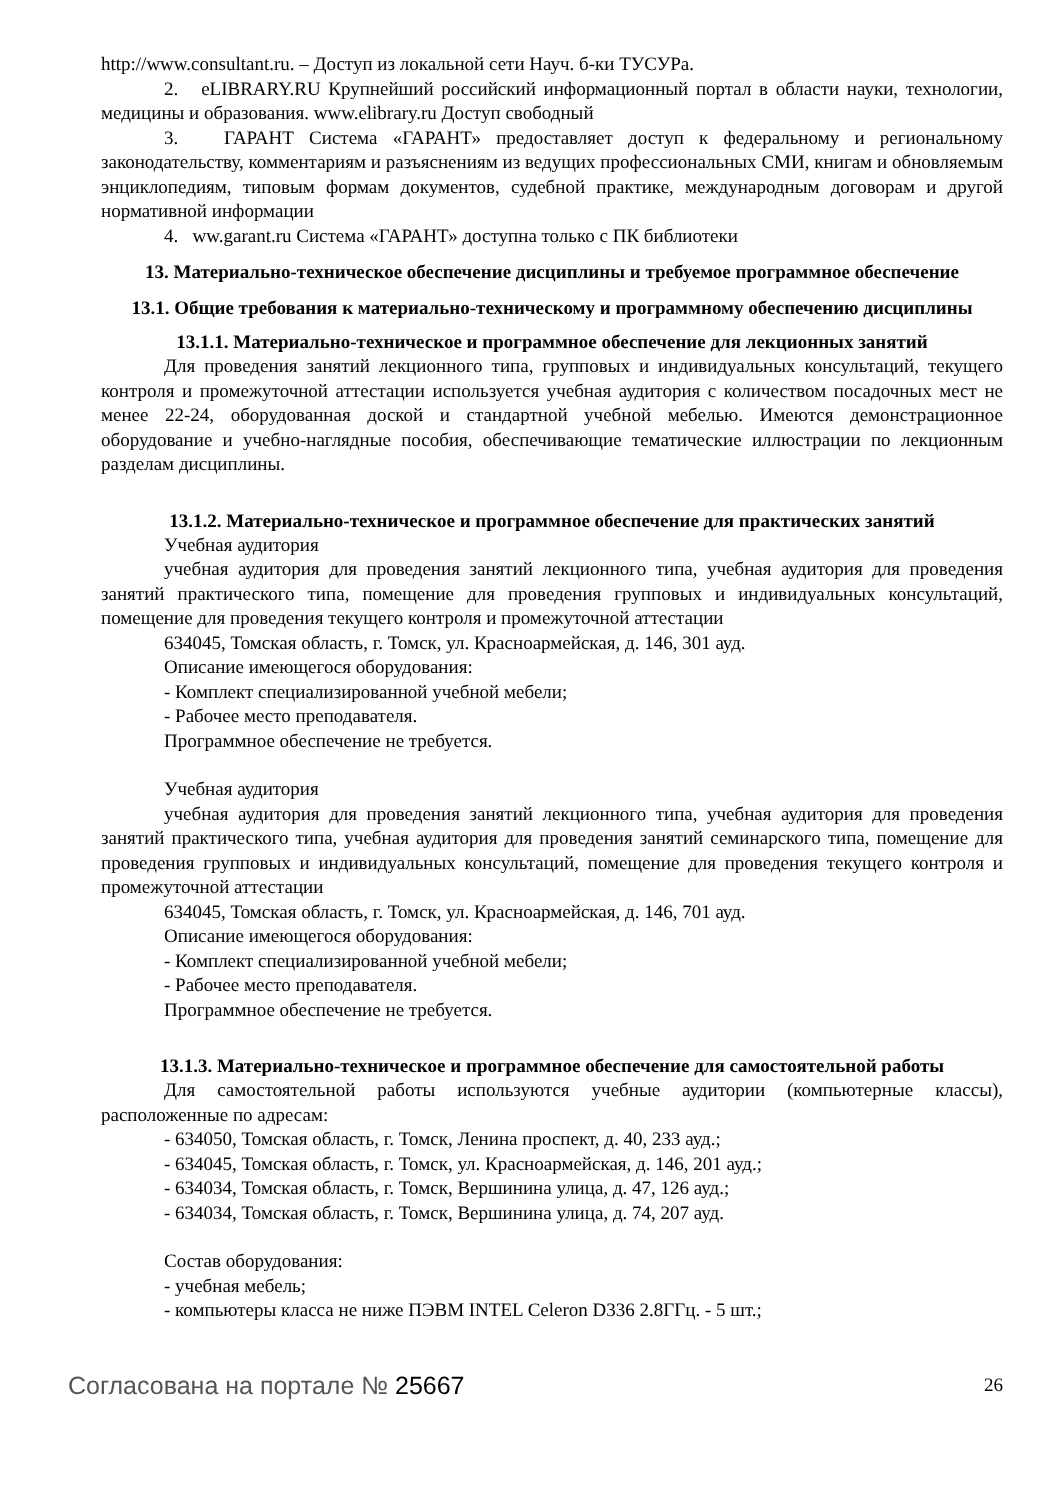http://www.consultant.ru. – Доступ из локальной сети Науч. б-ки ТУСУРа.
2. eLIBRARY.RU Крупнейший российский информационный портал в области науки, технологии, медицины и образования. www.elibrary.ru Доступ свободный
3. ГАРАНТ Система «ГАРАНТ» предоставляет доступ к федеральному и региональному законодательству, комментариям и разъяснениям из ведущих профессиональных СМИ, книгам и обновляемым энциклопедиям, типовым формам документов, судебной практике, международным договорам и другой нормативной информации
4. ww.garant.ru Система «ГАРАНТ» доступна только с ПК библиотеки
13. Материально-техническое обеспечение дисциплины и требуемое программное обеспечение
13.1. Общие требования к материально-техническому и программному обеспечению дисциплины
13.1.1. Материально-техническое и программное обеспечение для лекционных занятий
Для проведения занятий лекционного типа, групповых и индивидуальных консультаций, текущего контроля и промежуточной аттестации используется учебная аудитория с количеством посадочных мест не менее 22-24, оборудованная доской и стандартной учебной мебелью. Имеются демонстрационное оборудование и учебно-наглядные пособия, обеспечивающие тематические иллюстрации по лекционным разделам дисциплины.
13.1.2. Материально-техническое и программное обеспечение для практических занятий
Учебная аудитория
учебная аудитория для проведения занятий лекционного типа, учебная аудитория для проведения занятий практического типа, помещение для проведения групповых и индивидуальных консультаций, помещение для проведения текущего контроля и промежуточной аттестации
634045, Томская область, г. Томск, ул. Красноармейская, д. 146, 301 ауд.
Описание имеющегося оборудования:
- Комплект специализированной учебной мебели;
- Рабочее место преподавателя.
Программное обеспечение не требуется.
Учебная аудитория
учебная аудитория для проведения занятий лекционного типа, учебная аудитория для проведения занятий практического типа, учебная аудитория для проведения занятий семинарского типа, помещение для проведения групповых и индивидуальных консультаций, помещение для проведения текущего контроля и промежуточной аттестации
634045, Томская область, г. Томск, ул. Красноармейская, д. 146, 701 ауд.
Описание имеющегося оборудования:
- Комплект специализированной учебной мебели;
- Рабочее место преподавателя.
Программное обеспечение не требуется.
13.1.3. Материально-техническое и программное обеспечение для самостоятельной работы
Для самостоятельной работы используются учебные аудитории (компьютерные классы), расположенные по адресам:
- 634050, Томская область, г. Томск, Ленина проспект, д. 40, 233 ауд.;
- 634045, Томская область, г. Томск, ул. Красноармейская, д. 146, 201 ауд.;
- 634034, Томская область, г. Томск, Вершинина улица, д. 47, 126 ауд.;
- 634034, Томская область, г. Томск, Вершинина улица, д. 74, 207 ауд.
Состав оборудования:
- учебная мебель;
- компьютеры класса не ниже ПЭВМ INTEL Celeron D336 2.8ГГц. - 5 шт.;
Согласована на портале № 25667 26